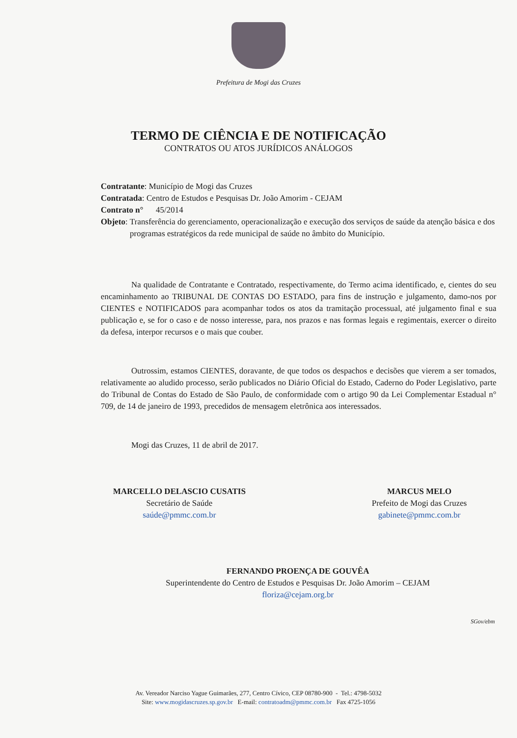Prefeitura de Mogi das Cruzes
TERMO DE CIÊNCIA E DE NOTIFICAÇÃO
CONTRATOS OU ATOS JURÍDICOS ANÁLOGOS
Contratante: Município de Mogi das Cruzes
Contratada: Centro de Estudos e Pesquisas Dr. João Amorim - CEJAM
Contrato n° 45/2014
Objeto: Transferência do gerenciamento, operacionalização e execução dos serviços de saúde da atenção básica e dos programas estratégicos da rede municipal de saúde no âmbito do Município.
Na qualidade de Contratante e Contratado, respectivamente, do Termo acima identificado, e, cientes do seu encaminhamento ao TRIBUNAL DE CONTAS DO ESTADO, para fins de instrução e julgamento, damo-nos por CIENTES e NOTIFICADOS para acompanhar todos os atos da tramitação processual, até julgamento final e sua publicação e, se for o caso e de nosso interesse, para, nos prazos e nas formas legais e regimentais, exercer o direito da defesa, interpor recursos e o mais que couber.
Outrossim, estamos CIENTES, doravante, de que todos os despachos e decisões que vierem a ser tomados, relativamente ao aludido processo, serão publicados no Diário Oficial do Estado, Caderno do Poder Legislativo, parte do Tribunal de Contas do Estado de São Paulo, de conformidade com o artigo 90 da Lei Complementar Estadual n° 709, de 14 de janeiro de 1993, precedidos de mensagem eletrônica aos interessados.
Mogi das Cruzes, 11 de abril de 2017.
MARCELLO DELASCIO CUSATIS
Secretário de Saúde
saúde@pmmc.com.br
MARCUS MELO
Prefeito de Mogi das Cruzes
gabinete@pmmc.com.br
FERNANDO PROENÇA DE GOUVÊA
Superintendente do Centro de Estudos e Pesquisas Dr. João Amorim – CEJAM
floriza@cejam.org.br
SGov/ebm
Av. Vereador Narciso Yague Guimarães, 277, Centro Cívico, CEP 08780-900 - Tel.: 4798-5032
Site: www.mogidascruzes.sp.gov.br E-mail: contratoadm@pmmc.com.br Fax 4725-1056